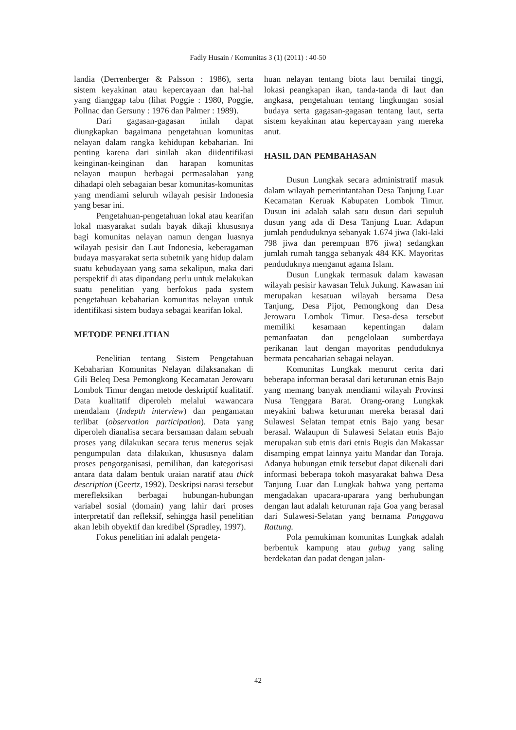Fadly Husain / Komunitas 3 (1) (2011) : 40-50
landia (Derrenberger & Palsson : 1986), serta sistem keyakinan atau kepercayaan dan hal-hal yang dianggap tabu (lihat Poggie : 1980, Poggie, Pollnac dan Gersuny : 1976 dan Palmer : 1989).
Dari gagasan-gagasan inilah dapat diungkapkan bagaimana pengetahuan komunitas nelayan dalam rangka kehidupan kebaharian. Ini penting karena dari sinilah akan diidentifikasi keinginan-keinginan dan harapan komunitas nelayan maupun berbagai permasalahan yang dihadapi oleh sebagaian besar komunitas-komunitas yang mendiami seluruh wilayah pesisir Indonesia yang besar ini.
Pengetahuan-pengetahuan lokal atau kearifan lokal masyarakat sudah bayak dikaji khususnya bagi komunitas nelayan namun dengan luasnya wilayah pesisir dan Laut Indonesia, keberagaman budaya masyarakat serta subetnik yang hidup dalam suatu kebudayaan yang sama sekalipun, maka dari perspektif di atas dipandang perlu untuk melakukan suatu penelitian yang berfokus pada system pengetahuan kebaharian komunitas nelayan untuk identifikasi sistem budaya sebagai kearifan lokal.
METODE PENELITIAN
Penelitian tentang Sistem Pengetahuan Kebaharian Komunitas Nelayan dilaksanakan di Gili Beleq Desa Pemongkong Kecamatan Jerowaru Lombok Timur dengan metode deskriptif kualitatif. Data kualitatif diperoleh melalui wawancara mendalam (Indepth interview) dan pengamatan terlibat (observation participation). Data yang diperoleh dianalisa secara bersamaan dalam sebuah proses yang dilakukan secara terus menerus sejak pengumpulan data dilakukan, khususnya dalam proses pengorganisasi, pemilihan, dan kategorisasi antara data dalam bentuk uraian naratif atau thick description (Geertz, 1992). Deskripsi narasi tersebut merefleksikan berbagai hubungan-hubungan variabel sosial (domain) yang lahir dari proses interpretatif dan refleksif, sehingga hasil penelitian akan lebih obyektif dan kredibel (Spradley, 1997).
Fokus penelitian ini adalah pengeta-
huan nelayan tentang biota laut bernilai tinggi, lokasi peangkapan ikan, tanda-tanda di laut dan angkasa, pengetahuan tentang lingkungan sosial budaya serta gagasan-gagasan tentang laut, serta sistem keyakinan atau kepercayaan yang mereka anut.
HASIL DAN PEMBAHASAN
Dusun Lungkak secara administratif masuk dalam wilayah pemerintantahan Desa Tanjung Luar Kecamatan Keruak Kabupaten Lombok Timur. Dusun ini adalah salah satu dusun dari sepuluh dusun yang ada di Desa Tanjung Luar. Adapun jumlah penduduknya sebanyak 1.674 jiwa (laki-laki 798 jiwa dan perempuan 876 jiwa) sedangkan jumlah rumah tangga sebanyak 484 KK. Mayoritas penduduknya menganut agama Islam.
Dusun Lungkak termasuk dalam kawasan wilayah pesisir kawasan Teluk Jukung. Kawasan ini merupakan kesatuan wilayah bersama Desa Tanjung, Desa Pijot, Pemongkong dan Desa Jerowaru Lombok Timur. Desa-desa tersebut memiliki kesamaan kepentingan dalam pemanfaatan dan pengelolaan sumberdaya perikanan laut dengan mayoritas penduduknya bermata pencaharian sebagai nelayan.
Komunitas Lungkak menurut cerita dari beberapa informan berasal dari keturunan etnis Bajo yang memang banyak mendiami wilayah Provinsi Nusa Tenggara Barat. Orang-orang Lungkak meyakini bahwa keturunan mereka berasal dari Sulawesi Selatan tempat etnis Bajo yang besar berasal. Walaupun di Sulawesi Selatan etnis Bajo merupakan sub etnis dari etnis Bugis dan Makassar disamping empat lainnya yaitu Mandar dan Toraja. Adanya hubungan etnik tersebut dapat dikenali dari informasi beberapa tokoh masyarakat bahwa Desa Tanjung Luar dan Lungkak bahwa yang pertama mengadakan upacara-uparara yang berhubungan dengan laut adalah keturunan raja Goa yang berasal dari Sulawesi-Selatan yang bernama Punggawa Rattung.
Pola pemukiman komunitas Lungkak adalah berbentuk kampung atau gubug yang saling berdekatan dan padat dengan jalan-
42